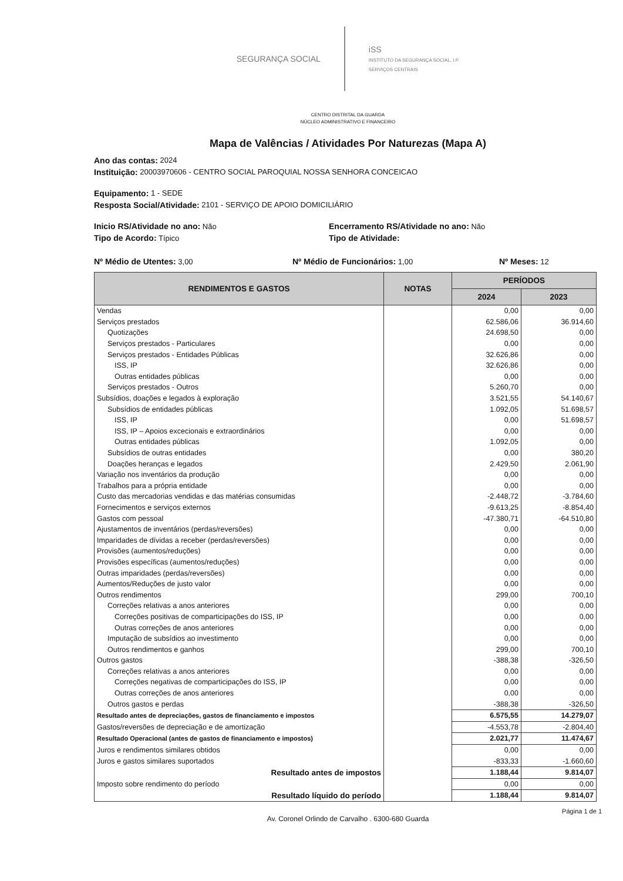SEGURANÇA SOCIAL
iSS
INSTITUTO DA SEGURANÇA SOCIAL, I.P.
SERVIÇOS CENTRAIS
CENTRO DISTRITAL DA GUARDA
NÚCLEO ADMINISTRATIVO E FINANCEIRO
Mapa de Valências / Atividades Por Naturezas (Mapa A)
Ano das contas: 2024
Instituição: 20003970606 - CENTRO SOCIAL PAROQUIAL NOSSA SENHORA CONCEICAO
Equipamento: 1 - SEDE
Resposta Social/Atividade: 2101 - SERVIÇO DE APOIO DOMICILIÁRIO
Inicio RS/Atividade no ano: Não Encerramento RS/Atividade no ano: Não
Tipo de Acordo: Típico Tipo de Atividade:
Nº Médio de Utentes: 3,00 Nº Médio de Funcionários: 1,00 Nº Meses: 12
| RENDIMENTOS E GASTOS | NOTAS | PERÍODOS | |
| --- | --- | --- | --- |
| | | 2024 | 2023 |
| Vendas | | 0,00 | 0,00 |
| Serviços prestados | | 62.586,06 | 36.914,60 |
| Quotizações | | 24.698,50 | 0,00 |
| Serviços prestados - Particulares | | 0,00 | 0,00 |
| Serviços prestados - Entidades Públicas | | 32.626,86 | 0,00 |
| ISS, IP | | 32.626,86 | 0,00 |
| Outras entidades públicas | | 0,00 | 0,00 |
| Serviços prestados - Outros | | 5.260,70 | 0,00 |
| Subsídios, doações e legados à exploração | | 3.521,55 | 54.140,67 |
| Subsídios de entidades públicas | | 1.092,05 | 51.698,57 |
| ISS, IP | | 0,00 | 51.698,57 |
| ISS, IP – Apoios excecionais e extraordinários | | 0,00 | 0,00 |
| Outras entidades públicas | | 1.092,05 | 0,00 |
| Subsídios de outras entidades | | 0,00 | 380,20 |
| Doações heranças e legados | | 2.429,50 | 2.061,90 |
| Variação nos inventários da produção | | 0,00 | 0,00 |
| Trabalhos para a própria entidade | | 0,00 | 0,00 |
| Custo das mercadorias vendidas e das matérias consumidas | | -2.448,72 | -3.784,60 |
| Fornecimentos e serviços externos | | -9.613,25 | -8.854,40 |
| Gastos com pessoal | | -47.380,71 | -64.510,80 |
| Ajustamentos de inventários (perdas/reversões) | | 0,00 | 0,00 |
| Imparidades de dívidas a receber (perdas/reversões) | | 0,00 | 0,00 |
| Provisões (aumentos/reduções) | | 0,00 | 0,00 |
| Provisões específicas (aumentos/reduções) | | 0,00 | 0,00 |
| Outras imparidades (perdas/reversões) | | 0,00 | 0,00 |
| Aumentos/Reduções de justo valor | | 0,00 | 0,00 |
| Outros rendimentos | | 299,00 | 700,10 |
| Correções relativas a anos anteriores | | 0,00 | 0,00 |
| Correções positivas de comparticipações do ISS, IP | | 0,00 | 0,00 |
| Outras correções de anos anteriores | | 0,00 | 0,00 |
| Imputação de subsídios ao investimento | | 0,00 | 0,00 |
| Outros rendimentos e ganhos | | 299,00 | 700,10 |
| Outros gastos | | -388,38 | -326,50 |
| Correções relativas a anos anteriores | | 0,00 | 0,00 |
| Correções negativas de comparticipações do ISS, IP | | 0,00 | 0,00 |
| Outras correções de anos anteriores | | 0,00 | 0,00 |
| Outros gastos e perdas | | -388,38 | -326,50 |
| Resultado antes de depreciações, gastos de financiamento e impostos | | 6.575,55 | 14.279,07 |
| Gastos/reversões de depreciação e de amortização | | -4.553,78 | -2.804,40 |
| Resultado Operacional (antes de gastos de financiamento e impostos) | | 2.021,77 | 11.474,67 |
| Juros e rendimentos similares obtidos | | 0,00 | 0,00 |
| Juros e gastos similares suportados | | -833,33 | -1.660,60 |
| Resultado antes de impostos | | 1.188,44 | 9.814,07 |
| Imposto sobre rendimento do período | | 0,00 | 0,00 |
| Resultado líquido do período | | 1.188,44 | 9.814,07 |
Página 1 de 1
Av. Coronel Orlindo de Carvalho . 6300-680 Guarda